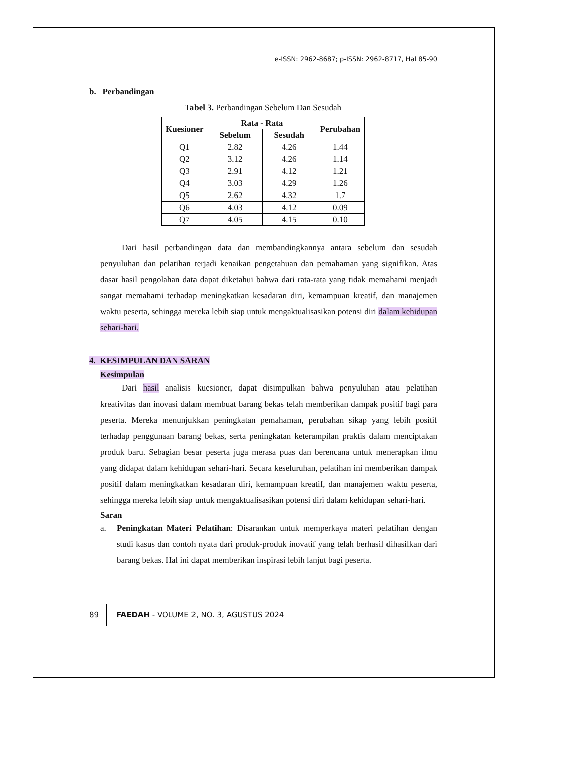e-ISSN: 2962-8687; p-ISSN: 2962-8717, Hal 85-90
b. Perbandingan
Tabel 3. Perbandingan Sebelum Dan Sesudah
| Kuesioner | Rata - Rata | | Perubahan |
| --- | --- | --- | --- |
| | Sebelum | Sesudah | |
| Q1 | 2.82 | 4.26 | 1.44 |
| Q2 | 3.12 | 4.26 | 1.14 |
| Q3 | 2.91 | 4.12 | 1.21 |
| Q4 | 3.03 | 4.29 | 1.26 |
| Q5 | 2.62 | 4.32 | 1.7 |
| Q6 | 4.03 | 4.12 | 0.09 |
| Q7 | 4.05 | 4.15 | 0.10 |
Dari hasil perbandingan data dan membandingkannya antara sebelum dan sesudah penyuluhan dan pelatihan terjadi kenaikan pengetahuan dan pemahaman yang signifikan. Atas dasar hasil pengolahan data dapat diketahui bahwa dari rata-rata yang tidak memahami menjadi sangat memahami terhadap meningkatkan kesadaran diri, kemampuan kreatif, dan manajemen waktu peserta, sehingga mereka lebih siap untuk mengaktualisasikan potensi diri dalam kehidupan sehari-hari.
4. KESIMPULAN DAN SARAN
Kesimpulan
Dari hasil analisis kuesioner, dapat disimpulkan bahwa penyuluhan atau pelatihan kreativitas dan inovasi dalam membuat barang bekas telah memberikan dampak positif bagi para peserta. Mereka menunjukkan peningkatan pemahaman, perubahan sikap yang lebih positif terhadap penggunaan barang bekas, serta peningkatan keterampilan praktis dalam menciptakan produk baru. Sebagian besar peserta juga merasa puas dan berencana untuk menerapkan ilmu yang didapat dalam kehidupan sehari-hari. Secara keseluruhan, pelatihan ini memberikan dampak positif dalam meningkatkan kesadaran diri, kemampuan kreatif, dan manajemen waktu peserta, sehingga mereka lebih siap untuk mengaktualisasikan potensi diri dalam kehidupan sehari-hari.
Saran
a. Peningkatan Materi Pelatihan: Disarankan untuk memperkaya materi pelatihan dengan studi kasus dan contoh nyata dari produk-produk inovatif yang telah berhasil dihasilkan dari barang bekas. Hal ini dapat memberikan inspirasi lebih lanjut bagi peserta.
89 FAEDAH - VOLUME 2, NO. 3, AGUSTUS 2024